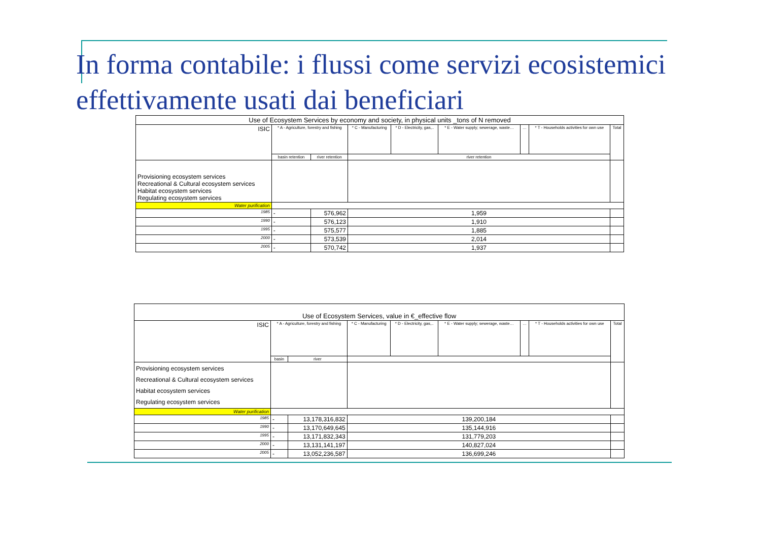In forma contabile: i flussi come servizi ecosistemici
effettivamente usati dai beneficiari
| Use of Ecosystem Services by economy and society, in physical units _tons of N removed | | | | | | | | |
| --- | --- | --- | --- | --- | --- | --- | --- | --- |
| ISIC | * A - Agriculture, forestry and fishing | | * C - Manufacturing | * D - Electricity, gas,.. | * E - Water supply; sewerage, waste… | … | * T - Households activities for own use | Total |
| | basin retention | river retention | river retention | | | | | |
| Provisioning ecosystem services Recreational & Cultural ecosystem services Habitat ecosystem services Regulating ecosystem services | | | | | | | | |
| Water purification | | | | | | | | |
| 1985 | - | 576,962 | 1,959 | | | | | |
| 1990 | - | 576,123 | 1,910 | | | | | |
| 1995 | - | 575,577 | 1,885 | | | | | |
| 2000 | - | 573,539 | 2,014 | | | | | |
| 2005 | - | 570,742 | 1,937 | | | | | |
| Use of Ecosystem Services, value in €_effective flow | | | | | | | | |
| --- | --- | --- | --- | --- | --- | --- | --- | --- |
| ISIC | * A - Agriculture, forestry and fishing | | * C - Manufacturing | * D - Electricity, gas,.. | * E - Water supply; sewerage, waste… | … | * T - Households activities for own use | Total |
| | basin | river | | | | | | |
| Provisioning ecosystem services Recreational & Cultural ecosystem services Habitat ecosystem services Regulating ecosystem services | | | | | | | | |
| Water purification | | | | | | | | |
| 1985 | - | 13,178,316,832 | 139,200,184 | | | | | |
| 1990 | - | 13,170,649,645 | 135,144,916 | | | | | |
| 1995 | - | 13,171,832,343 | 131,779,203 | | | | | |
| 2000 | - | 13,131,141,197 | 140,827,024 | | | | | |
| 2005 | - | 13,052,236,587 | 136,699,246 | | | | | |